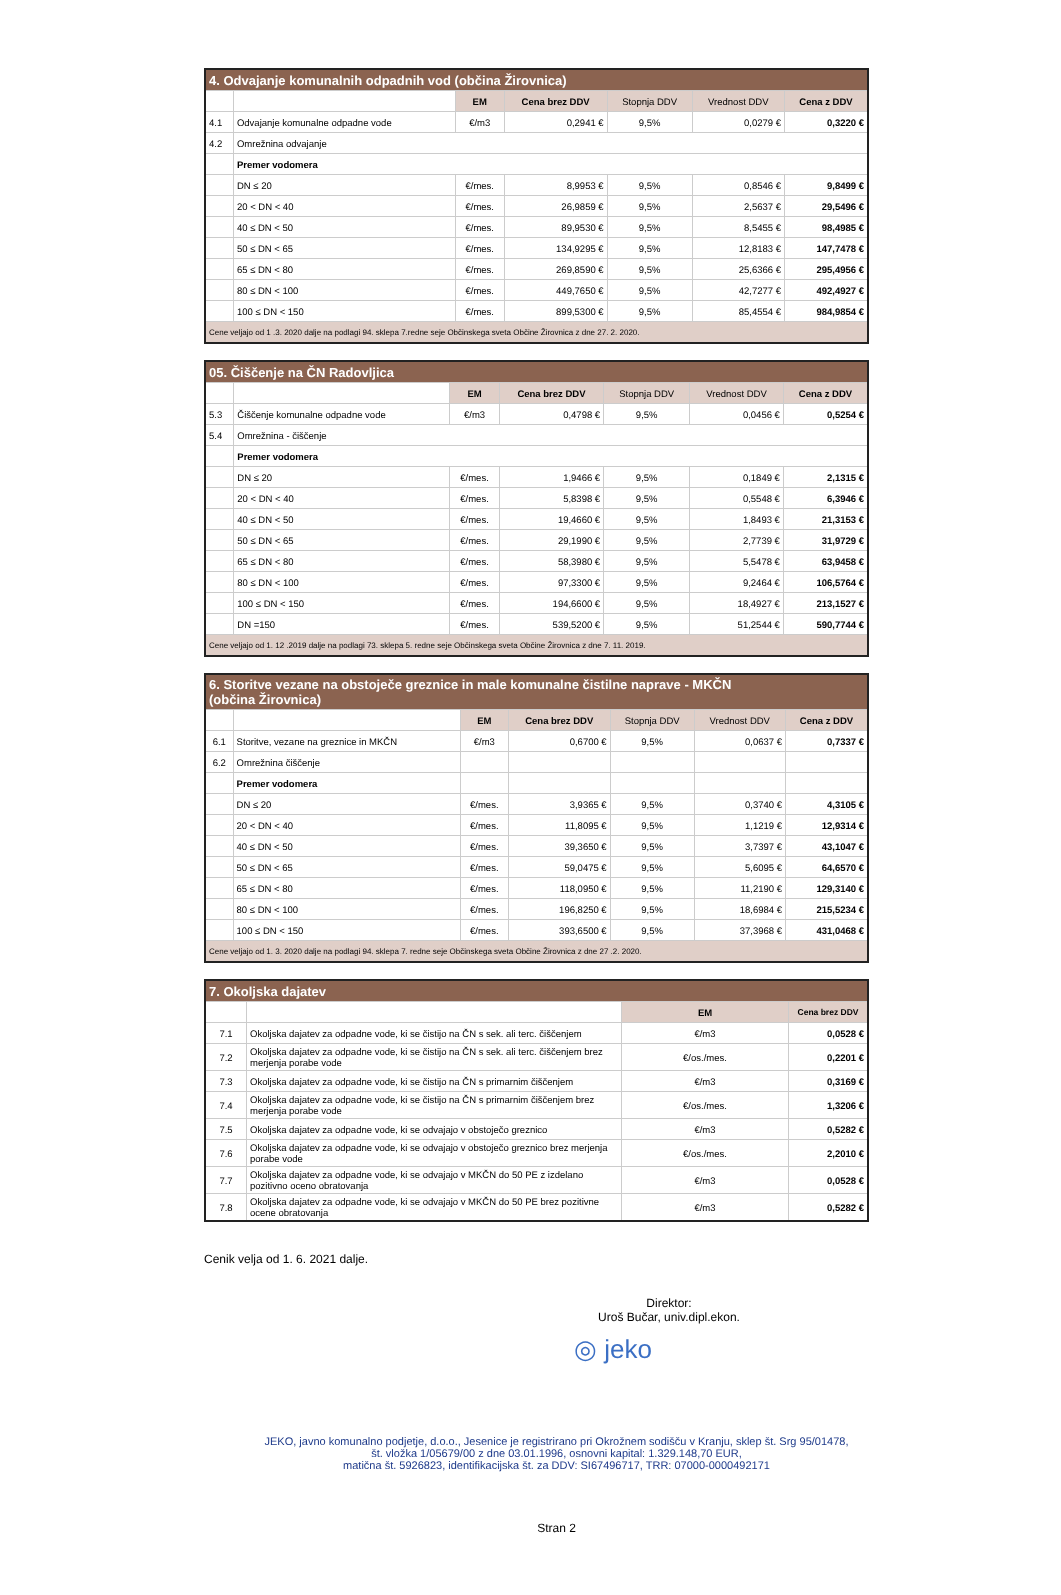| 4. Odvajanje komunalnih odpadnih vod (občina Žirovnica) | | | | | | |
| | | EM | Cena brez DDV | Stopnja DDV | Vrednost DDV | Cena z DDV |
| 4.1 | Odvajanje komunalne odpadne vode | €/m3 | 0,2941 € | 9,5% | 0,0279 € | 0,3220 € |
| 4.2 | Omrežnina odvajanje | | | | | |
| | Premer vodomera | | | | | |
| | DN ≤ 20 | €/mes. | 8,9953 € | 9,5% | 0,8546 € | 9,8499 € |
| | 20 < DN < 40 | €/mes. | 26,9859 € | 9,5% | 2,5637 € | 29,5496 € |
| | 40 ≤ DN < 50 | €/mes. | 89,9530 € | 9,5% | 8,5455 € | 98,4985 € |
| | 50 ≤ DN < 65 | €/mes. | 134,9295 € | 9,5% | 12,8183 € | 147,7478 € |
| | 65 ≤ DN < 80 | €/mes. | 269,8590 € | 9,5% | 25,6366 € | 295,4956 € |
| | 80 ≤ DN < 100 | €/mes. | 449,7650 € | 9,5% | 42,7277 € | 492,4927 € |
| | 100 ≤ DN < 150 | €/mes. | 899,5300 € | 9,5% | 85,4554 € | 984,9854 € |
| Cene veljajo od 1 .3. 2020 dalje na podlagi 94. sklepa 7.redne seje Občinskega sveta Občine Žirovnica z dne 27. 2. 2020. | | | | | | |
| 05. Čiščenje na ČN Radovljica | | | | | | |
| | | EM | Cena brez DDV | Stopnja DDV | Vrednost DDV | Cena z DDV |
| 5.3 | Čiščenje komunalne odpadne vode | €/m3 | 0,4798 € | 9,5% | 0,0456 € | 0,5254 € |
| 5.4 | Omrežnina - čiščenje | | | | | |
| | Premer vodomera | | | | | |
| | DN ≤ 20 | €/mes. | 1,9466 € | 9,5% | 0,1849 € | 2,1315 € |
| | 20 < DN < 40 | €/mes. | 5,8398 € | 9,5% | 0,5548 € | 6,3946 € |
| | 40 ≤ DN < 50 | €/mes. | 19,4660 € | 9,5% | 1,8493 € | 21,3153 € |
| | 50 ≤ DN < 65 | €/mes. | 29,1990 € | 9,5% | 2,7739 € | 31,9729 € |
| | 65 ≤ DN < 80 | €/mes. | 58,3980 € | 9,5% | 5,5478 € | 63,9458 € |
| | 80 ≤ DN < 100 | €/mes. | 97,3300 € | 9,5% | 9,2464 € | 106,5764 € |
| | 100 ≤ DN < 150 | €/mes. | 194,6600 € | 9,5% | 18,4927 € | 213,1527 € |
| | DN =150 | €/mes. | 539,5200 € | 9,5% | 51,2544 € | 590,7744 € |
| Cene veljajo od 1. 12 .2019 dalje na podlagi 73. sklepa 5. redne seje Občinskega sveta Občine Žirovnica z dne 7. 11. 2019. | | | | | | |
| 6. Storitve vezane na obstoječe greznice in male komunalne čistilne naprave - MKČN (občina Žirovnica) | | | | | | |
| | | EM | Cena brez DDV | Stopnja DDV | Vrednost DDV | Cena z DDV |
| 6.1 | Storitve, vezane na greznice in MKČN | €/m3 | 0,6700 € | 9,5% | 0,0637 € | 0,7337 € |
| 6.2 | Omrežnina čiščenje | | | | | |
| | Premer vodomera | | | | | |
| | DN ≤ 20 | €/mes. | 3,9365 € | 9,5% | 0,3740 € | 4,3105 € |
| | 20 < DN < 40 | €/mes. | 11,8095 € | 9,5% | 1,1219 € | 12,9314 € |
| | 40 ≤ DN < 50 | €/mes. | 39,3650 € | 9,5% | 3,7397 € | 43,1047 € |
| | 50 ≤ DN < 65 | €/mes. | 59,0475 € | 9,5% | 5,6095 € | 64,6570 € |
| | 65 ≤ DN < 80 | €/mes. | 118,0950 € | 9,5% | 11,2190 € | 129,3140 € |
| | 80 ≤ DN < 100 | €/mes. | 196,8250 € | 9,5% | 18,6984 € | 215,5234 € |
| | 100 ≤ DN < 150 | €/mes. | 393,6500 € | 9,5% | 37,3968 € | 431,0468 € |
| Cene veljajo od 1. 3. 2020 dalje na podlagi 94. sklepa 7. redne seje Občinskega sveta Občine Žirovnica z dne 27 .2. 2020. | | | | | | |
| 7. Okoljska dajatev | | | |
| | | EM | Cena brez DDV |
| 7.1 | Okoljska dajatev za odpadne vode, ki se čistijo na ČN s sek. ali terc. čiščenjem | €/m3 | 0,0528 € |
| 7.2 | Okoljska dajatev za odpadne vode, ki se čistijo na ČN s sek. ali terc. čiščenjem brez merjenja porabe vode | €/os./mes. | 0,2201 € |
| 7.3 | Okoljska dajatev za odpadne vode, ki se čistijo na ČN s primarnim čiščenjem | €/m3 | 0,3169 € |
| 7.4 | Okoljska dajatev za odpadne vode, ki se čistijo na ČN s primarnim čiščenjem brez merjenja porabe vode | €/os./mes. | 1,3206 € |
| 7.5 | Okoljska dajatev za odpadne vode, ki se odvajajo v obstoječo greznico | €/m3 | 0,5282 € |
| 7.6 | Okoljska dajatev za odpadne vode, ki se odvajajo v obstoječo greznico brez merjenja porabe vode | €/os./mes. | 2,2010 € |
| 7.7 | Okoljska dajatev za odpadne vode, ki se odvajajo v MKČN do 50 PE z izdelano pozitivno oceno obratovanja | €/m3 | 0,0528 € |
| 7.8 | Okoljska dajatev za odpadne vode, ki se odvajajo v MKČN do 50 PE brez pozitivne ocene obratovanja | €/m3 | 0,5282 € |
Cenik velja od 1. 6. 2021 dalje.
Direktor:
Uroš Bučar, univ.dipl.ekon.
◎ jeko
JEKO, javno komunalno podjetje, d.o.o., Jesenice je registrirano pri Okrožnem sodišču v Kranju, sklep št. Srg 95/01478,
št. vložka 1/05679/00 z dne 03.01.1996, osnovni kapital: 1.329.148,70 EUR,
matična št. 5926823, identifikacijska št. za DDV: SI67496717, TRR: 07000-0000492171
Stran 2